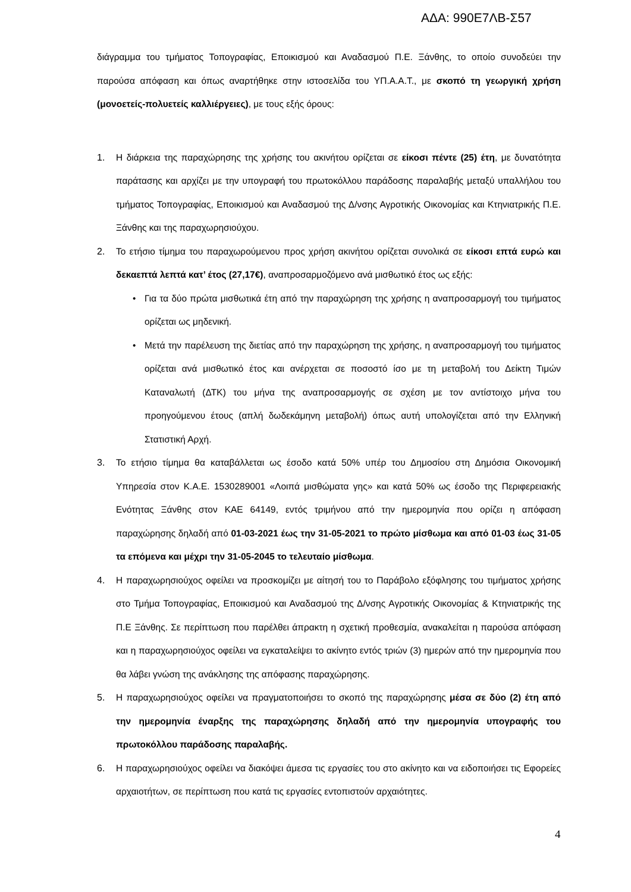ΑΔΑ: 990Ε7ΛΒ-Σ57
διάγραμμα του τμήματος Τοπογραφίας, Εποικισμού και Αναδασμού Π.Ε. Ξάνθης, το οποίο συνοδεύει την παρούσα απόφαση και όπως αναρτήθηκε στην ιστοσελίδα του ΥΠ.Α.Α.Τ., με σκοπό τη γεωργική χρήση (μονοετείς-πολυετείς καλλιέργειες), με τους εξής όρους:
1. Η διάρκεια της παραχώρησης της χρήσης του ακινήτου ορίζεται σε είκοσι πέντε (25) έτη, με δυνατότητα παράτασης και αρχίζει με την υπογραφή του πρωτοκόλλου παράδοσης παραλαβής μεταξύ υπαλλήλου του τμήματος Τοπογραφίας, Εποικισμού και Αναδασμού της Δ/νσης Αγροτικής Οικονομίας και Κτηνιατρικής Π.Ε. Ξάνθης και της παραχωρησιούχου.
2. Το ετήσιο τίμημα του παραχωρούμενου προς χρήση ακινήτου ορίζεται συνολικά σε είκοσι επτά ευρώ και δεκαεπτά λεπτά κατ’ έτος (27,17€), αναπροσαρμοζόμενο ανά μισθωτικό έτος ως εξής:
• Για τα δύο πρώτα μισθωτικά έτη από την παραχώρηση της χρήσης η αναπροσαρμογή του τιμήματος ορίζεται ως μηδενική.
• Μετά την παρέλευση της διετίας από την παραχώρηση της χρήσης, η αναπροσαρμογή του τιμήματος ορίζεται ανά μισθωτικό έτος και ανέρχεται σε ποσοστό ίσο με τη μεταβολή του Δείκτη Τιμών Καταναλωτή (ΔΤΚ) του μήνα της αναπροσαρμογής σε σχέση με τον αντίστοιχο μήνα του προηγούμενου έτους (απλή δωδεκάμηνη μεταβολή) όπως αυτή υπολογίζεται από την Ελληνική Στατιστική Αρχή.
3. Το ετήσιο τίμημα θα καταβάλλεται ως έσοδο κατά 50% υπέρ του Δημοσίου στη Δημόσια Οικονομική Υπηρεσία στον Κ.Α.Ε. 1530289001 «Λοιπά μισθώματα γης» και κατά 50% ως έσοδο της Περιφερειακής Ενότητας Ξάνθης στον ΚΑΕ 64149, εντός τριμήνου από την ημερομηνία που ορίζει η απόφαση παραχώρησης δηλαδή από 01-03-2021 έως την 31-05-2021 το πρώτο μίσθωμα και από 01-03 έως 31-05 τα επόμενα και μέχρι την 31-05-2045 το τελευταίο μίσθωμα.
4. Η παραχωρησιούχος οφείλει να προσκομίζει με αίτησή του το Παράβολο εξόφλησης του τιμήματος χρήσης στο Τμήμα Τοπογραφίας, Εποικισμού και Αναδασμού της Δ/νσης Αγροτικής Οικονομίας & Κτηνιατρικής της Π.Ε Ξάνθης. Σε περίπτωση που παρέλθει άπρακτη η σχετική προθεσμία, ανακαλείται η παρούσα απόφαση και η παραχωρησιούχος οφείλει να εγκαταλείψει το ακίνητο εντός τριών (3) ημερών από την ημερομηνία που θα λάβει γνώση της ανάκλησης της απόφασης παραχώρησης.
5. Η παραχωρησιούχος οφείλει να πραγματοποιήσει το σκοπό της παραχώρησης μέσα σε δύο (2) έτη από την ημερομηνία έναρξης της παραχώρησης δηλαδή από την ημερομηνία υπογραφής του πρωτοκόλλου παράδοσης παραλαβής.
6. Η παραχωρησιούχος οφείλει να διακόψει άμεσα τις εργασίες του στο ακίνητο και να ειδοποιήσει τις Εφορείες αρχαιοτήτων, σε περίπτωση που κατά τις εργασίες εντοπιστούν αρχαιότητες.
4